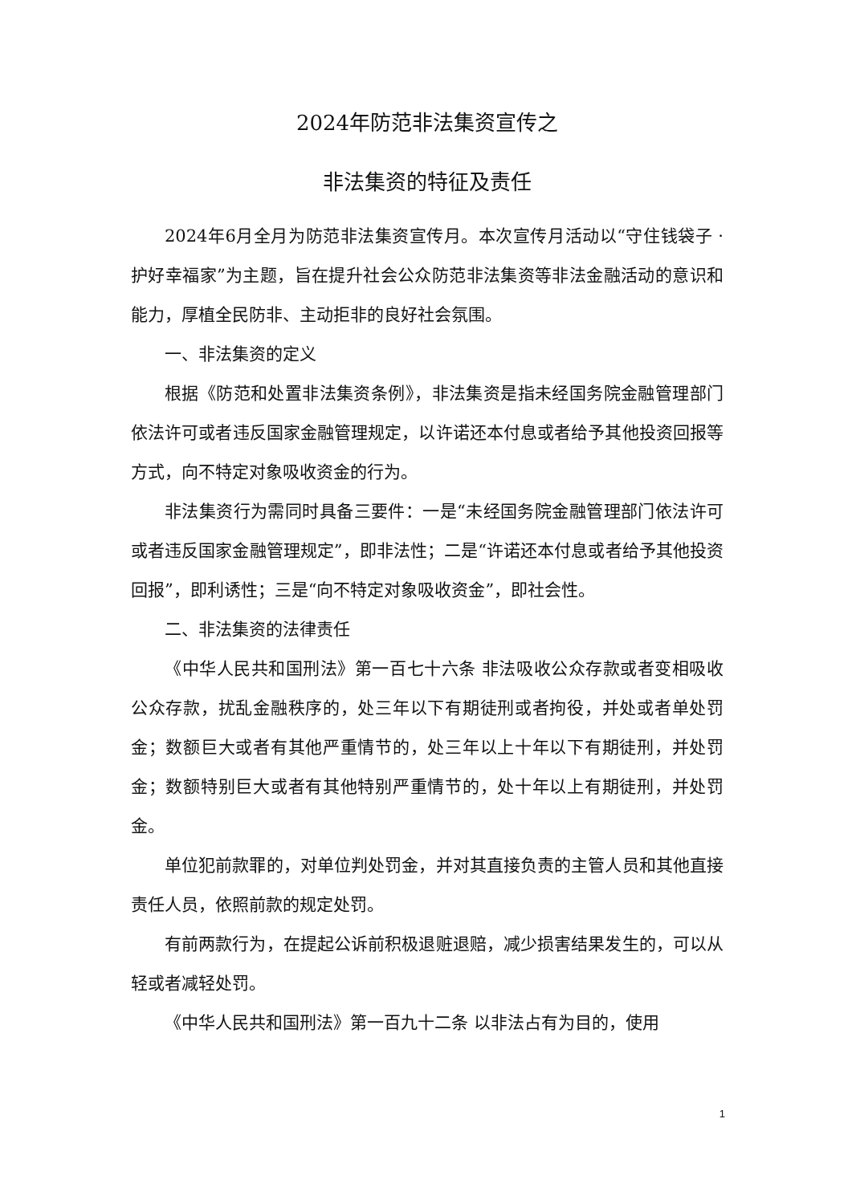2024年防范非法集资宣传之
非法集资的特征及责任
2024年6月全月为防范非法集资宣传月。本次宣传月活动以“守住钱袋子 · 护好幸福家”为主题，旨在提升社会公众防范非法集资等非法金融活动的意识和能力，厚植全民防非、主动拒非的良好社会氛围。
一、非法集资的定义
根据《防范和处置非法集资条例》，非法集资是指未经国务院金融管理部门依法许可或者违反国家金融管理规定，以许诺还本付息或者给予其他投资回报等方式，向不特定对象吸收资金的行为。
非法集资行为需同时具备三要件：一是“未经国务院金融管理部门依法许可或者违反国家金融管理规定”，即非法性；二是“许诺还本付息或者给予其他投资回报”，即利诱性；三是“向不特定对象吸收资金”，即社会性。
二、非法集资的法律责任
《中华人民共和国刑法》第一百七十六条 非法吸收公众存款或者变相吸收公众存款，扰乱金融秩序的，处三年以下有期徒刑或者拘役，并处或者单处罚金；数额巨大或者有其他严重情节的，处三年以上十年以下有期徒刑，并处罚金；数额特别巨大或者有其他特别严重情节的，处十年以上有期徒刑，并处罚金。
单位犯前款罪的，对单位判处罚金，并对其直接负责的主管人员和其他直接责任人员，依照前款的规定处罚。
有前两款行为，在提起公诉前积极退赃退赔，减少损害结果发生的，可以从轻或者减轻处罚。
《中华人民共和国刑法》第一百九十二条 以非法占有为目的，使用
1